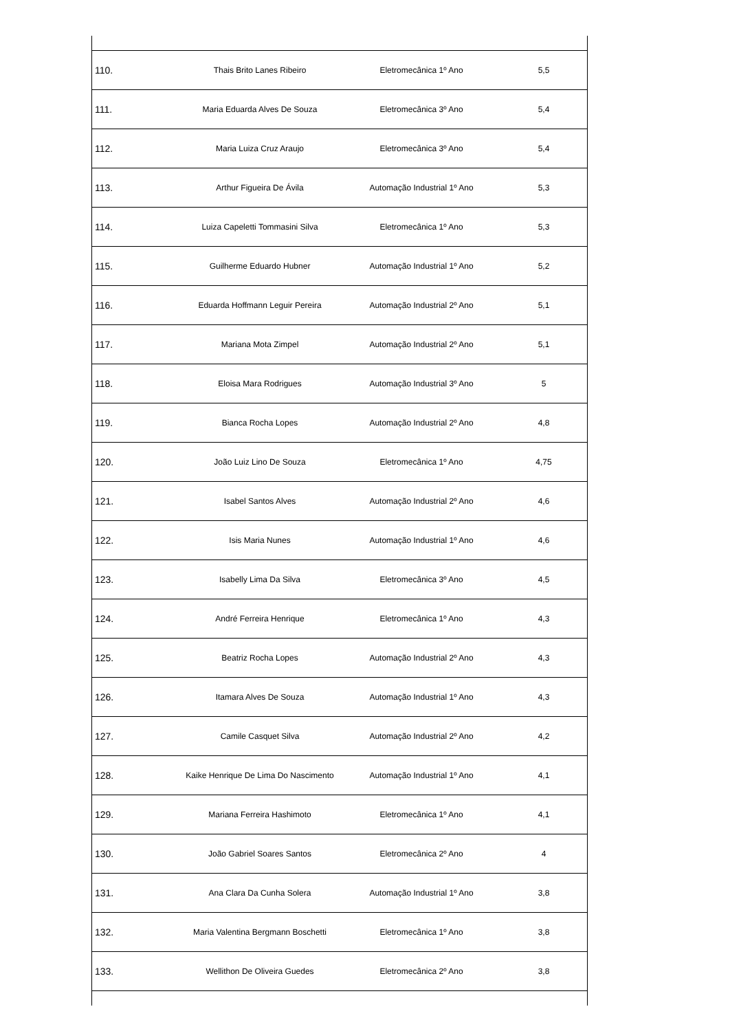| 110. | Thais Brito Lanes Ribeiro | Eletromecânica 1º Ano | 5,5 |
| 111. | Maria Eduarda Alves De Souza | Eletromecânica 3º Ano | 5,4 |
| 112. | Maria Luiza Cruz Araujo | Eletromecânica 3º Ano | 5,4 |
| 113. | Arthur Figueira De Ávila | Automação Industrial 1º Ano | 5,3 |
| 114. | Luiza Capeletti Tommasini Silva | Eletromecânica 1º Ano | 5,3 |
| 115. | Guilherme Eduardo Hubner | Automação Industrial 1º Ano | 5,2 |
| 116. | Eduarda Hoffmann Leguir Pereira | Automação Industrial 2º Ano | 5,1 |
| 117. | Mariana Mota Zimpel | Automação Industrial 2º Ano | 5,1 |
| 118. | Eloisa Mara Rodrigues | Automação Industrial 3º Ano | 5 |
| 119. | Bianca Rocha Lopes | Automação Industrial 2º Ano | 4,8 |
| 120. | João Luiz Lino De Souza | Eletromecânica 1º Ano | 4,75 |
| 121. | Isabel Santos Alves | Automação Industrial 2º Ano | 4,6 |
| 122. | Isis Maria Nunes | Automação Industrial 1º Ano | 4,6 |
| 123. | Isabelly Lima Da Silva | Eletromecânica 3º Ano | 4,5 |
| 124. | André Ferreira Henrique | Eletromecânica 1º Ano | 4,3 |
| 125. | Beatriz Rocha Lopes | Automação Industrial 2º Ano | 4,3 |
| 126. | Itamara Alves De Souza | Automação Industrial 1º Ano | 4,3 |
| 127. | Camile Casquet Silva | Automação Industrial 2º Ano | 4,2 |
| 128. | Kaike Henrique De Lima Do Nascimento | Automação Industrial 1º Ano | 4,1 |
| 129. | Mariana Ferreira Hashimoto | Eletromecânica 1º Ano | 4,1 |
| 130. | João Gabriel Soares Santos | Eletromecânica 2º Ano | 4 |
| 131. | Ana Clara Da Cunha Solera | Automação Industrial 1º Ano | 3,8 |
| 132. | Maria Valentina Bergmann Boschetti | Eletromecânica 1º Ano | 3,8 |
| 133. | Wellithon De Oliveira Guedes | Eletromecânica 2º Ano | 3,8 |